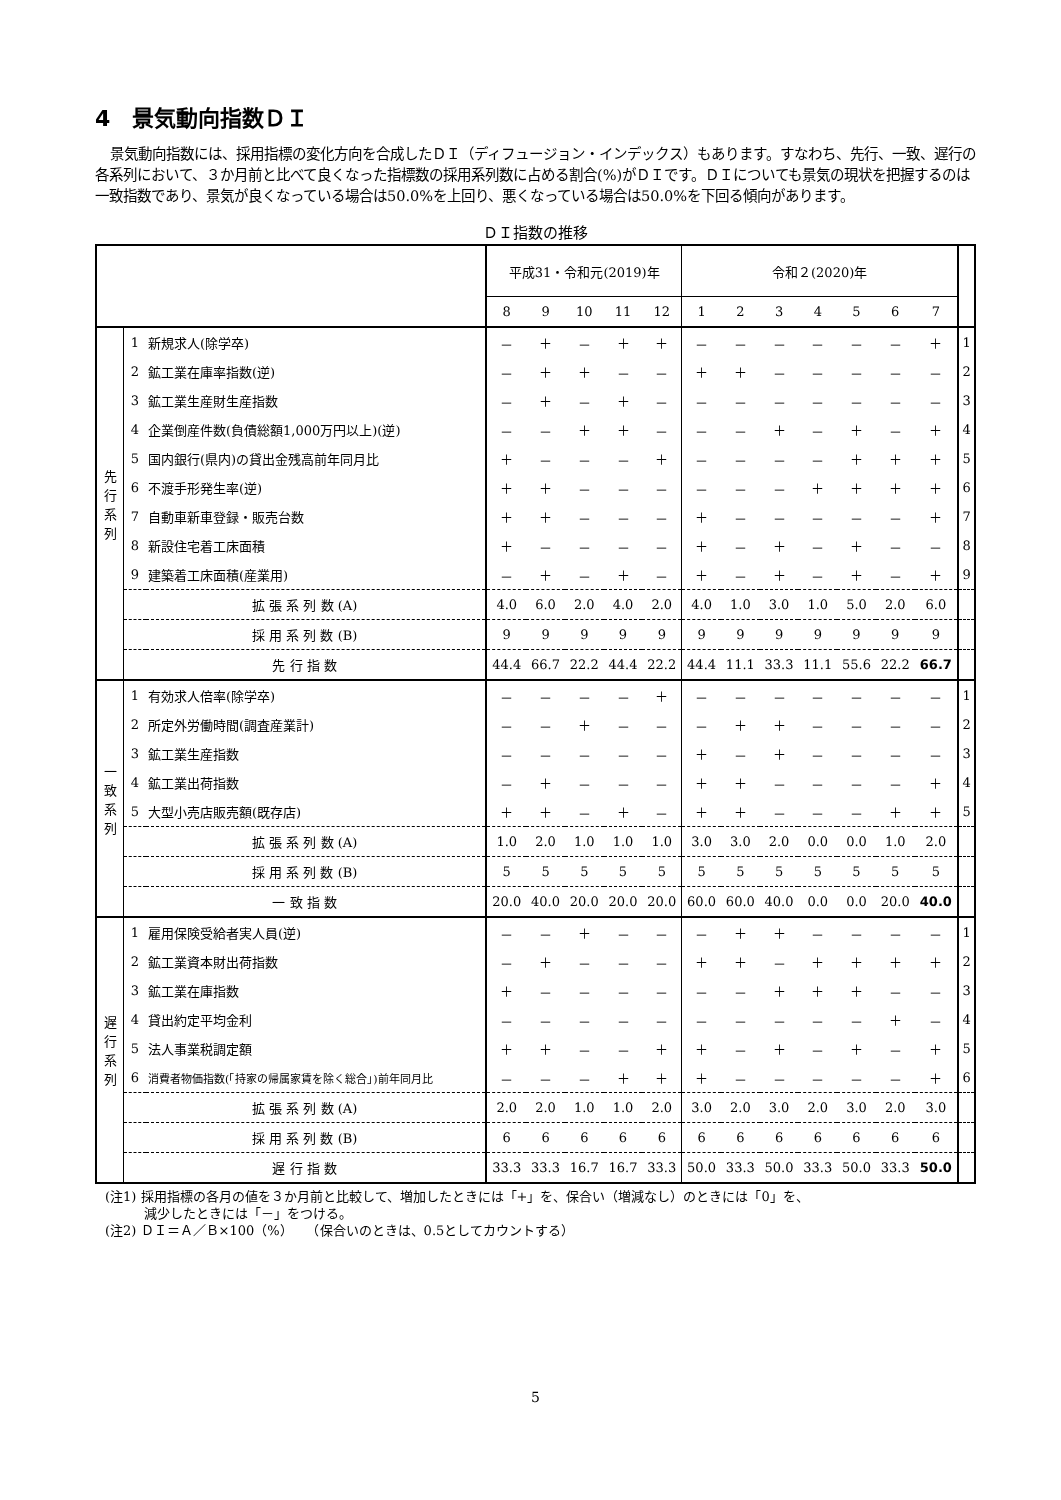4　景気動向指数ＤＩ
景気動向指数には、採用指標の変化方向を合成したＤＩ（ディフュージョン・インデックス）もあります。すなわち、先行、一致、遅行の各系列において、３か月前と比べて良くなった指標数の採用系列数に占める割合(%)がＤＩです。ＤＩについても景気の現状を把握するのは一致指数であり、景気が良くなっている場合は50.0%を上回り、悪くなっている場合は50.0%を下回る傾向があります。
ＤＩ指数の推移
| | | | 平成31・令和元(2019)年 | | | | | 令和２(2020)年 | | | | | | | |
| --- | --- | --- | --- | --- | --- | --- | --- | --- | --- | --- | --- | --- | --- | --- | --- |
| | | | 8 | 9 | 10 | 11 | 12 | 1 | 2 | 3 | 4 | 5 | 6 | 7 | |
| 先 行 系 列 | 1 | 新規求人(除学卒) | － | ＋ | － | ＋ | ＋ | － | － | － | － | － | － | ＋ | 1 |
| | 2 | 鉱工業在庫率指数(逆) | － | ＋ | ＋ | － | － | ＋ | ＋ | － | － | － | － | － | 2 |
| | 3 | 鉱工業生産財生産指数 | － | ＋ | － | ＋ | － | － | － | － | － | － | － | － | 3 |
| | 4 | 企業倒産件数(負債総額1,000万円以上)(逆) | － | － | ＋ | ＋ | － | － | － | ＋ | － | ＋ | － | ＋ | 4 |
| | 5 | 国内銀行(県内)の貸出金残高前年同月比 | ＋ | － | － | － | ＋ | － | － | － | － | ＋ | ＋ | ＋ | 5 |
| | 6 | 不渡手形発生率(逆) | ＋ | ＋ | － | － | － | － | － | － | ＋ | ＋ | ＋ | ＋ | 6 |
| | 7 | 自動車新車登録・販売台数 | ＋ | ＋ | － | － | － | ＋ | － | － | － | － | － | ＋ | 7 |
| | 8 | 新設住宅着工床面積 | ＋ | － | － | － | － | ＋ | － | ＋ | － | ＋ | － | － | 8 |
| | 9 | 建築着工床面積(産業用) | － | ＋ | － | ＋ | － | ＋ | － | ＋ | － | ＋ | － | ＋ | 9 |
| | 拡 張 系 列 数 (A) | | 4.0 | 6.0 | 2.0 | 4.0 | 2.0 | 4.0 | 1.0 | 3.0 | 1.0 | 5.0 | 2.0 | 6.0 | |
| | 採 用 系 列 数 (B) | | 9 | 9 | 9 | 9 | 9 | 9 | 9 | 9 | 9 | 9 | 9 | 9 | |
| | 先 行 指 数 | | 44.4 | 66.7 | 22.2 | 44.4 | 22.2 | 44.4 | 11.1 | 33.3 | 11.1 | 55.6 | 22.2 | 66.7 | |
| 一 致 系 列 | 1 | 有効求人倍率(除学卒) | － | － | － | － | ＋ | － | － | － | － | － | － | － | 1 |
| | 2 | 所定外労働時間(調査産業計) | － | － | ＋ | － | － | － | ＋ | ＋ | － | － | － | － | 2 |
| | 3 | 鉱工業生産指数 | － | － | － | － | － | ＋ | － | ＋ | － | － | － | － | 3 |
| | 4 | 鉱工業出荷指数 | － | ＋ | － | － | － | ＋ | ＋ | － | － | － | － | ＋ | 4 |
| | 5 | 大型小売店販売額(既存店) | ＋ | ＋ | － | ＋ | － | ＋ | ＋ | － | － | － | ＋ | ＋ | 5 |
| | 拡 張 系 列 数 (A) | | 1.0 | 2.0 | 1.0 | 1.0 | 1.0 | 3.0 | 3.0 | 2.0 | 0.0 | 0.0 | 1.0 | 2.0 | |
| | 採 用 系 列 数 (B) | | 5 | 5 | 5 | 5 | 5 | 5 | 5 | 5 | 5 | 5 | 5 | 5 | |
| | 一 致 指 数 | | 20.0 | 40.0 | 20.0 | 20.0 | 20.0 | 60.0 | 60.0 | 40.0 | 0.0 | 0.0 | 20.0 | 40.0 | |
| 遅 行 系 列 | 1 | 雇用保険受給者実人員(逆) | － | － | ＋ | － | － | － | ＋ | ＋ | － | － | － | － | 1 |
| | 2 | 鉱工業資本財出荷指数 | － | ＋ | － | － | － | ＋ | ＋ | － | ＋ | ＋ | ＋ | ＋ | 2 |
| | 3 | 鉱工業在庫指数 | ＋ | － | － | － | － | － | － | ＋ | ＋ | ＋ | － | － | 3 |
| | 4 | 貸出約定平均金利 | － | － | － | － | － | － | － | － | － | － | ＋ | － | 4 |
| | 5 | 法人事業税調定額 | ＋ | ＋ | － | － | ＋ | ＋ | － | ＋ | － | ＋ | － | ＋ | 5 |
| | 6 | 消費者物価指数(「持家の帰属家賃を除く総合」)前年同月比 | － | － | － | ＋ | ＋ | ＋ | － | － | － | － | － | ＋ | 6 |
| | 拡 張 系 列 数 (A) | | 2.0 | 2.0 | 1.0 | 1.0 | 2.0 | 3.0 | 2.0 | 3.0 | 2.0 | 3.0 | 2.0 | 3.0 | |
| | 採 用 系 列 数 (B) | | 6 | 6 | 6 | 6 | 6 | 6 | 6 | 6 | 6 | 6 | 6 | 6 | |
| | 遅 行 指 数 | | 33.3 | 33.3 | 16.7 | 16.7 | 33.3 | 50.0 | 33.3 | 50.0 | 33.3 | 50.0 | 33.3 | 50.0 | |
(注1) 採用指標の各月の値を３か月前と比較して、増加したときには「+」を、保合い（増減なし）のときには「0」を、
　　　減少したときには「－」をつける。
(注2) ＤＩ＝Ａ／Ｂ×100（%）　　（保合いのときは、0.5としてカウントする）
5